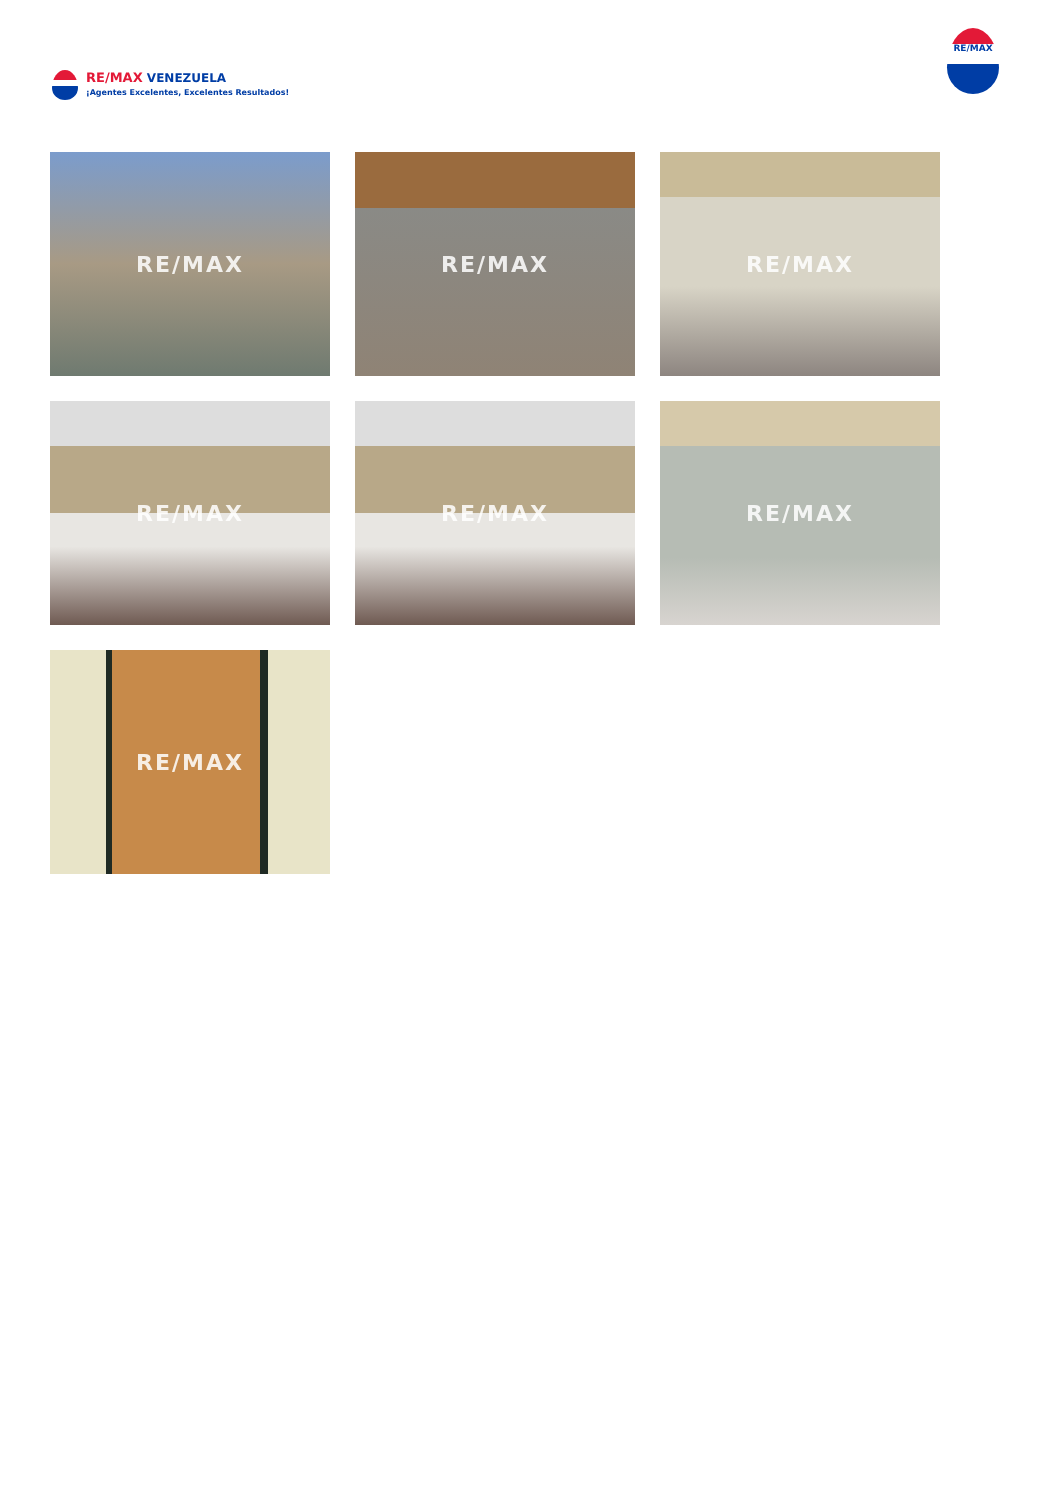RE/MAX VENEZUELA
¡Agentes Excelentes, Excelentes Resultados!
RE/MAX
RE/MAX
RE/MAX
RE/MAX
RE/MAX
RE/MAX
RE/MAX
RE/MAX